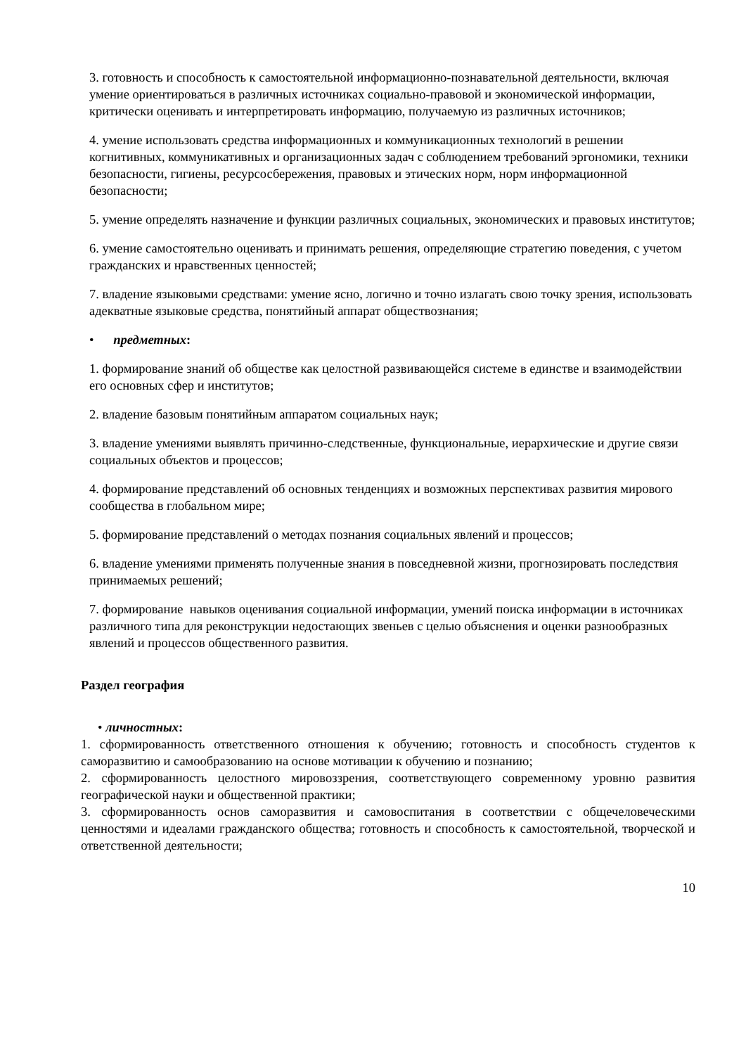3. готовность и способность к самостоятельной информационно-познавательной деятельности, включая умение ориентироваться в различных источниках социально-правовой и экономической информации, критически оценивать и интерпретировать информацию, получаемую из различных источников;
4. умение использовать средства информационных и коммуникационных технологий в решении когнитивных, коммуникативных и организационных задач с соблюдением требований эргономики, техники безопасности, гигиены, ресурсосбережения, правовых и этических норм, норм информационной безопасности;
5. умение определять назначение и функции различных социальных, экономических и правовых институтов;
6. умение самостоятельно оценивать и принимать решения, определяющие стратегию поведения, с учетом гражданских и нравственных ценностей;
7. владение языковыми средствами: умение ясно, логично и точно излагать свою точку зрения, использовать адекватные языковые средства, понятийный аппарат обществознания;
• предметных:
1. формирование знаний об обществе как целостной развивающейся системе в единстве и взаимодействии его основных сфер и институтов;
2. владение базовым понятийным аппаратом социальных наук;
3. владение умениями выявлять причинно-следственные, функциональные, иерархические и другие связи социальных объектов и процессов;
4. формирование представлений об основных тенденциях и возможных перспективах развития мирового сообщества в глобальном мире;
5. формирование представлений о методах познания социальных явлений и процессов;
6. владение умениями применять полученные знания в повседневной жизни, прогнозировать последствия принимаемых решений;
7. формирование навыков оценивания социальной информации, умений поиска информации в источниках различного типа для реконструкции недостающих звеньев с целью объяснения и оценки разнообразных явлений и процессов общественного развития.
Раздел география
• личностных:
1. сформированность ответственного отношения к обучению; готовность и способность студентов к саморазвитию и самообразованию на основе мотивации к обучению и познанию;
2. сформированность целостного мировоззрения, соответствующего современному уровню развития географической науки и общественной практики;
3. сформированность основ саморазвития и самовоспитания в соответствии с общечеловеческими ценностями и идеалами гражданского общества; готовность и способность к самостоятельной, творческой и ответственной деятельности;
10